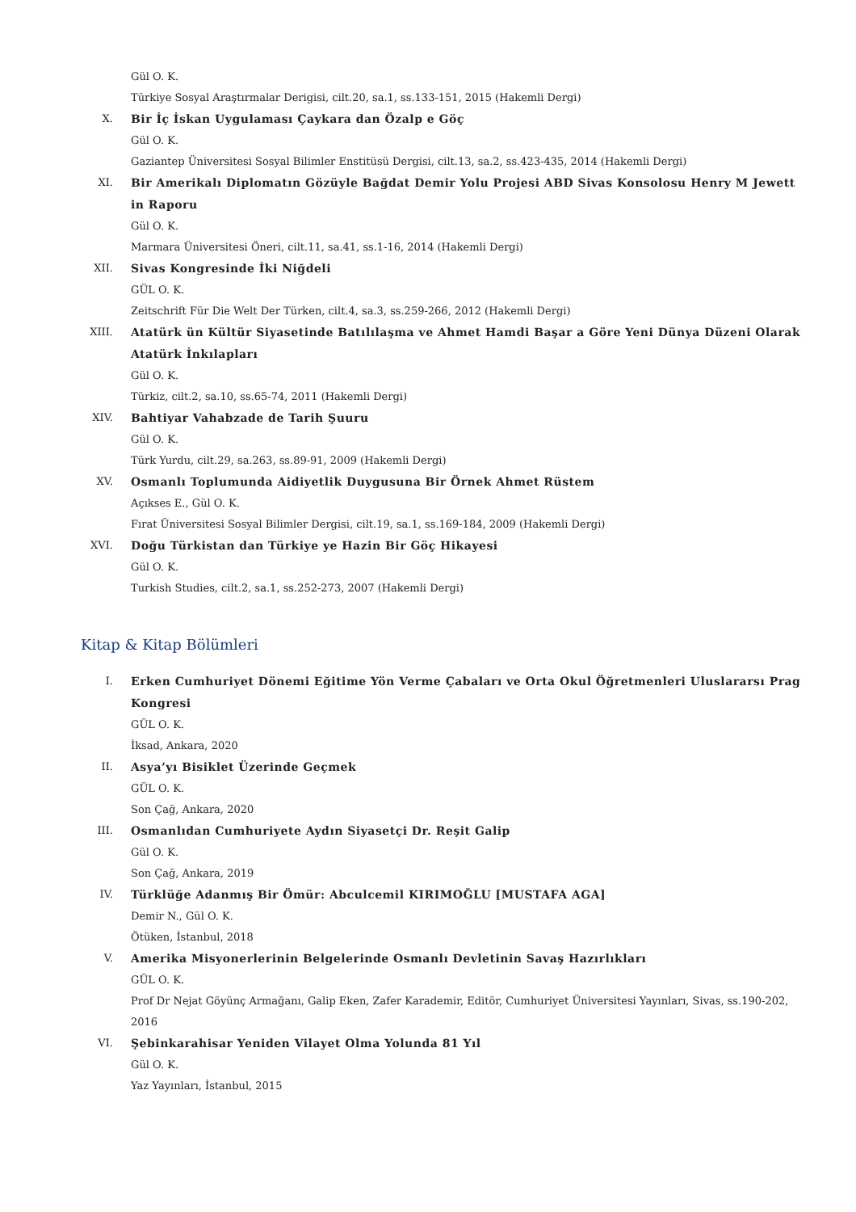Gül O. K.
Türkiye Sosyal Araştırmalar Derigisi, cilt.20, sa.1, ss.133-151, 2015 (Hakemli Dergi)
X. Bir İç İskan Uygulaması Çaykara dan Özalp e Göç
Gül O. K.
Gaziantep Üniversitesi Sosyal Bilimler Enstitüsü Dergisi, cilt.13, sa.2, ss.423-435, 2014 (Hakemli Dergi)
XI. Bir Amerikalı Diplomatın Gözüyle Bağdat Demir Yolu Projesi ABD Sivas Konsolosu Henry M Jewett in Raporu
Gül O. K.
Marmara Üniversitesi Öneri, cilt.11, sa.41, ss.1-16, 2014 (Hakemli Dergi)
XII. Sivas Kongresinde İki Niğdeli
GÜL O. K.
Zeitschrift Für Die Welt Der Türken, cilt.4, sa.3, ss.259-266, 2012 (Hakemli Dergi)
XIII. Atatürk ün Kültür Siyasetinde Batılılaşma ve Ahmet Hamdi Başar a Göre Yeni Dünya Düzeni Olarak Atatürk İnkılapları
Gül O. K.
Türkiz, cilt.2, sa.10, ss.65-74, 2011 (Hakemli Dergi)
XIV. Bahtiyar Vahabzade de Tarih Şuuru
Gül O. K.
Türk Yurdu, cilt.29, sa.263, ss.89-91, 2009 (Hakemli Dergi)
XV. Osmanlı Toplumunda Aidiyetlik Duygusuna Bir Örnek Ahmet Rüstem
Açıkses E., Gül O. K.
Fırat Üniversitesi Sosyal Bilimler Dergisi, cilt.19, sa.1, ss.169-184, 2009 (Hakemli Dergi)
XVI. Doğu Türkistan dan Türkiye ye Hazin Bir Göç Hikayesi
Gül O. K.
Turkish Studies, cilt.2, sa.1, ss.252-273, 2007 (Hakemli Dergi)
Kitap & Kitap Bölümleri
I. Erken Cumhuriyet Dönemi Eğitime Yön Verme Çabaları ve Orta Okul Öğretmenleri Uluslararsı Prag Kongresi
GÜL O. K.
İksad, Ankara, 2020
II. Asya’yı Bisiklet Üzerinde Geçmek
GÜL O. K.
Son Çağ, Ankara, 2020
III. Osmanlıdan Cumhuriyete Aydın Siyasetçi Dr. Reşit Galip
Gül O. K.
Son Çağ, Ankara, 2019
IV. Türklüğe Adanmış Bir Ömür: Abculcemil KIRIMOĞLU [MUSTAFA AGA]
Demir N., Gül O. K.
Ötüken, İstanbul, 2018
V. Amerika Misyonerlerinin Belgelerinde Osmanlı Devletinin Savaş Hazırlıkları
GÜL O. K.
Prof Dr Nejat Göyünç Armağanı, Galip Eken, Zafer Karademir, Editör, Cumhuriyet Üniversitesi Yayınları, Sivas, ss.190-202, 2016
VI. Şebinkarahisar Yeniden Vilayet Olma Yolunda 81 Yıl
Gül O. K.
Yaz Yayınları, İstanbul, 2015